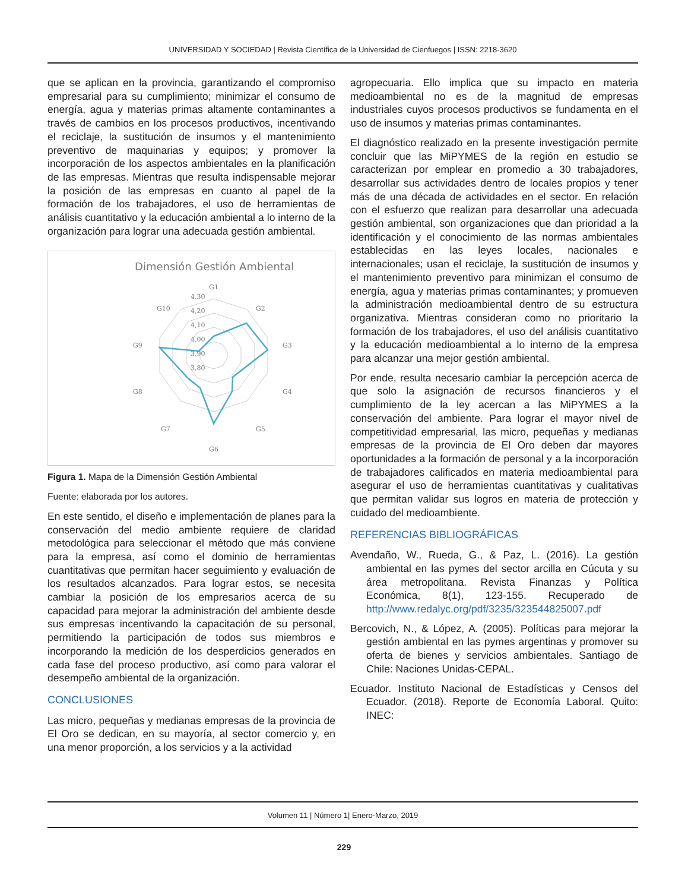UNIVERSIDAD Y SOCIEDAD | Revista Científica de la Universidad de Cienfuegos | ISSN: 2218-3620
que se aplican en la provincia, garantizando el compromiso empresarial para su cumplimiento; minimizar el consumo de energía, agua y materias primas altamente contaminantes a través de cambios en los procesos productivos, incentivando el reciclaje, la sustitución de insumos y el mantenimiento preventivo de maquinarias y equipos; y promover la incorporación de los aspectos ambientales en la planificación de las empresas. Mientras que resulta indispensable mejorar la posición de las empresas en cuanto al papel de la formación de los trabajadores, el uso de herramientas de análisis cuantitativo y la educación ambiental a lo interno de la organización para lograr una adecuada gestión ambiental.
Dimensión Gestión Ambiental
G1
G2
G3
G4
G5
G6
G7
G8
G9
G10
4,30
4,20
4,10
4,00
3,90
3,80
Figura 1. Mapa de la Dimensión Gestión Ambiental
Fuente: elaborada por los autores.
En este sentido, el diseño e implementación de planes para la conservación del medio ambiente requiere de claridad metodológica para seleccionar el método que más conviene para la empresa, así como el dominio de herramientas cuantitativas que permitan hacer seguimiento y evaluación de los resultados alcanzados. Para lograr estos, se necesita cambiar la posición de los empresarios acerca de su capacidad para mejorar la administración del ambiente desde sus empresas incentivando la capacitación de su personal, permitiendo la participación de todos sus miembros e incorporando la medición de los desperdicios generados en cada fase del proceso productivo, así como para valorar el desempeño ambiental de la organización.
CONCLUSIONES
Las micro, pequeñas y medianas empresas de la provincia de El Oro se dedican, en su mayoría, al sector comercio y, en una menor proporción, a los servicios y a la actividad
agropecuaria. Ello implica que su impacto en materia medioambiental no es de la magnitud de empresas industriales cuyos procesos productivos se fundamenta en el uso de insumos y materias primas contaminantes.
El diagnóstico realizado en la presente investigación permite concluir que las MiPYMES de la región en estudio se caracterizan por emplear en promedio a 30 trabajadores, desarrollar sus actividades dentro de locales propios y tener más de una década de actividades en el sector. En relación con el esfuerzo que realizan para desarrollar una adecuada gestión ambiental, son organizaciones que dan prioridad a la identificación y el conocimiento de las normas ambientales establecidas en las leyes locales, nacionales e internacionales; usan el reciclaje, la sustitución de insumos y el mantenimiento preventivo para minimizan el consumo de energía, agua y materias primas contaminantes; y promueven la administración medioambiental dentro de su estructura organizativa. Mientras consideran como no prioritario la formación de los trabajadores, el uso del análisis cuantitativo y la educación medioambiental a lo interno de la empresa para alcanzar una mejor gestión ambiental.
Por ende, resulta necesario cambiar la percepción acerca de que solo la asignación de recursos financieros y el cumplimiento de la ley acercan a las MiPYMES a la conservación del ambiente. Para lograr el mayor nivel de competitividad empresarial, las micro, pequeñas y medianas empresas de la provincia de El Oro deben dar mayores oportunidades a la formación de personal y a la incorporación de trabajadores calificados en materia medioambiental para asegurar el uso de herramientas cuantitativas y cualitativas que permitan validar sus logros en materia de protección y cuidado del medioambiente.
REFERENCIAS BIBLIOGRÁFICAS
Avendaño, W., Rueda, G., & Paz, L. (2016). La gestión ambiental en las pymes del sector arcilla en Cúcuta y su área metropolitana. Revista Finanzas y Política Económica, 8(1), 123-155. Recuperado de http://www.redalyc.org/pdf/3235/323544825007.pdf
Bercovich, N., & López, A. (2005). Políticas para mejorar la gestión ambiental en las pymes argentinas y promover su oferta de bienes y servicios ambientales. Santiago de Chile: Naciones Unidas-CEPAL.
Ecuador. Instituto Nacional de Estadísticas y Censos del Ecuador. (2018). Reporte de Economía Laboral. Quito: INEC:
Volumen 11 | Número 1| Enero-Marzo, 2019
229